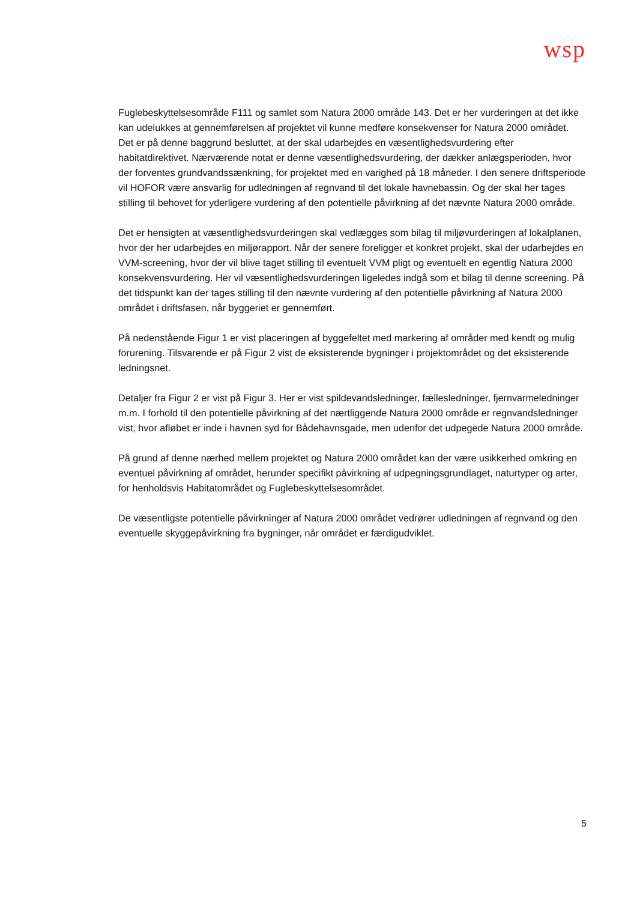wsp
Fuglebeskyttelsesområde F111 og samlet som Natura 2000 område 143. Det er her vurderingen at det ikke kan udelukkes at gennemførelsen af projektet vil kunne medføre konsekvenser for Natura 2000 området. Det er på denne baggrund besluttet, at der skal udarbejdes en væsentlighedsvurdering efter habitatdirektivet. Nærværende notat er denne væsentlighedsvurdering, der dækker anlægsperioden, hvor der forventes grundvandssænkning, for projektet med en varighed på 18 måneder. I den senere driftsperiode vil HOFOR være ansvarlig for udledningen af regnvand til det lokale havnebassin. Og der skal her tages stilling til behovet for yderligere vurdering af den potentielle påvirkning af det nævnte Natura 2000 område.
Det er hensigten at væsentlighedsvurderingen skal vedlægges som bilag til miljøvurderingen af lokalplanen, hvor der her udarbejdes en miljørapport. Når der senere foreligger et konkret projekt, skal der udarbejdes en VVM-screening, hvor der vil blive taget stilling til eventuelt VVM pligt og eventuelt en egentlig Natura 2000 konsekvensvurdering. Her vil væsentlighedsvurderingen ligeledes indgå som et bilag til denne screening. På det tidspunkt kan der tages stilling til den nævnte vurdering af den potentielle påvirkning af Natura 2000 området i driftsfasen, når byggeriet er gennemført.
På nedenstående Figur 1 er vist placeringen af byggefeltet med markering af områder med kendt og mulig forurening. Tilsvarende er på Figur 2 vist de eksisterende bygninger i projektområdet og det eksisterende ledningsnet.
Detaljer fra Figur 2 er vist på Figur 3. Her er vist spildevandsledninger, fællesledninger, fjernvarmeledninger m.m. I forhold til den potentielle påvirkning af det nærtliggende Natura 2000 område er regnvandsledninger vist, hvor afløbet er inde i havnen syd for Bådehavnsgade, men udenfor det udpegede Natura 2000 område.
På grund af denne nærhed mellem projektet og Natura 2000 området kan der være usikkerhed omkring en eventuel påvirkning af området, herunder specifikt påvirkning af udpegningsgrundlaget, naturtyper og arter, for henholdsvis Habitatområdet og Fuglebeskyttelsesområdet.
De væsentligste potentielle påvirkninger af Natura 2000 området vedrører udledningen af regnvand og den eventuelle skyggepåvirkning fra bygninger, når området er færdigudviklet.
5